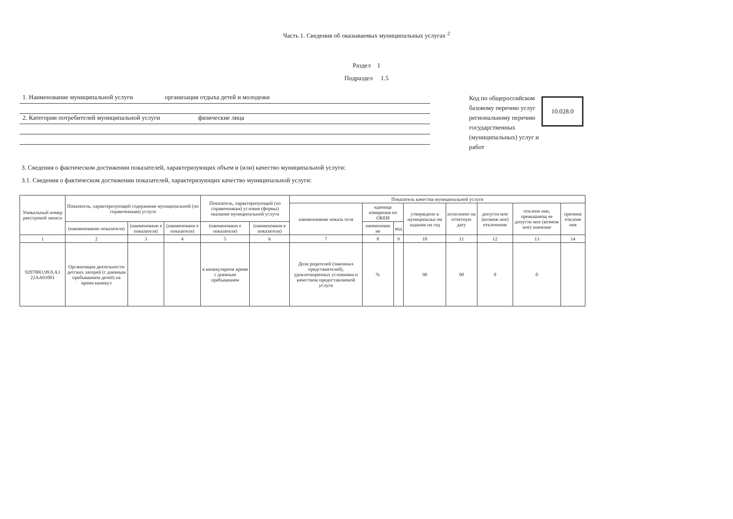Часть 1. Сведения об оказываемых муниципальных услугах <sup>2</sup>
Раздел 1
Подраздел 1.5
1. Наименование муниципальной услуги организация отдыха детей и молодежи
2. Категории потребителей муниципальной услуги физические лица
Код по общероссийском базовому перечню услуг региональному перечню государственных (муниципальных) услуг и работ
10.028.0
3. Сведения о фактическом достижении показателей, характеризующих объем и (или) качество муниципальной услуги:
3.1. Сведения о фактическом достижении показателей, характеризующих качество муниципальной услуги:
| Уникальный номер реестровой записи | Показатель, характеризующий содержание муниципальной (по справочникам) услуги | | | Показатель, характеризующий (по справочникам) условия (формы) оказания муниципальной услуги | | Показатель качества муниципальной услуги | | | | | | | |
| --- | --- | --- | --- | --- | --- | --- | --- | --- | --- | --- | --- | --- | --- |
| | | | | | | наименование показа теля | единица измерения по ОКЕИ | | утверждено в муниципальн ом задании на год | исполнено на отчетную дату | допусти мое (возмож ное) отклонение | отклоне ние, превышающ ее допусти мое (возмож ное) значение | причина отклоне ния |
| | (наименование показателя) | (наименовани е показателя) | (наименовани е показателя) | (наименовани е показателя) | (наименовани е показателя) | | наименован ие | код | | | | | |
| 1 | 2 | 3 | 4 | 5 | 6 | 7 | 8 | 9 | 10 | 11 | 12 | 13 | 14 |
| 920700О.99.0.А3 22АА01001 | Организация деятельности детских лагерей (с дневным пребыванием детей) на время каникул | | | в каникулярное время с дневным пребыванием | | Доля родителей (законных представителей), удовлетворенных условиями и качеством предоставляемой услуги | % | | 90 | 90 | 0 | 0 | |